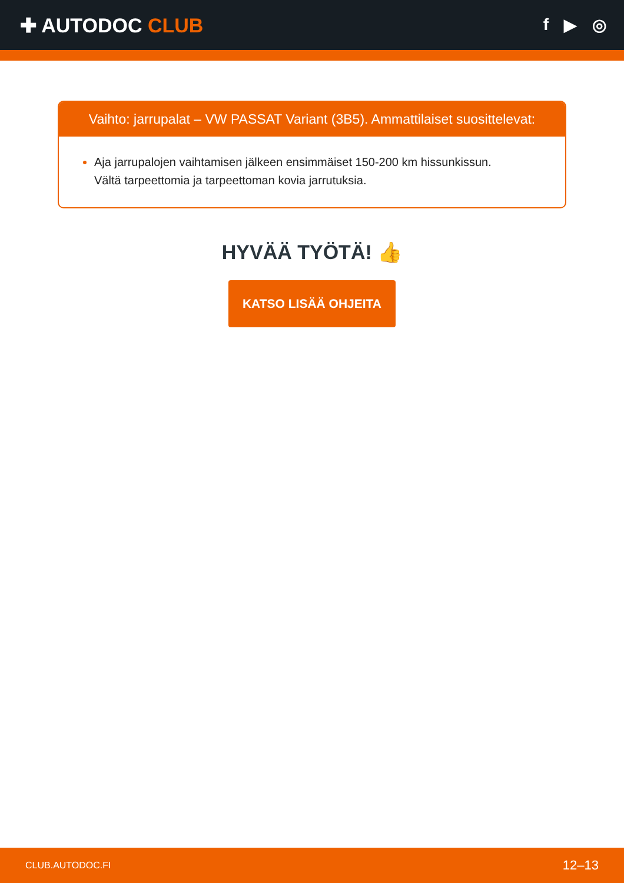✚ AUTODOC CLUB
f ▶ ◎
Vaihto: jarrupalat – VW PASSAT Variant (3B5). Ammattilaiset suosittelevat:
Aja jarrupalojen vaihtamisen jälkeen ensimmäiset 150-200 km hissunkissun.
Vältä tarpeettomia ja tarpeettoman kovia jarrutuksia.
HYVÄÄ TYÖTÄ! 👍
KATSO LISÄÄ OHJEITA
CLUB.AUTODOC.FI 12–13